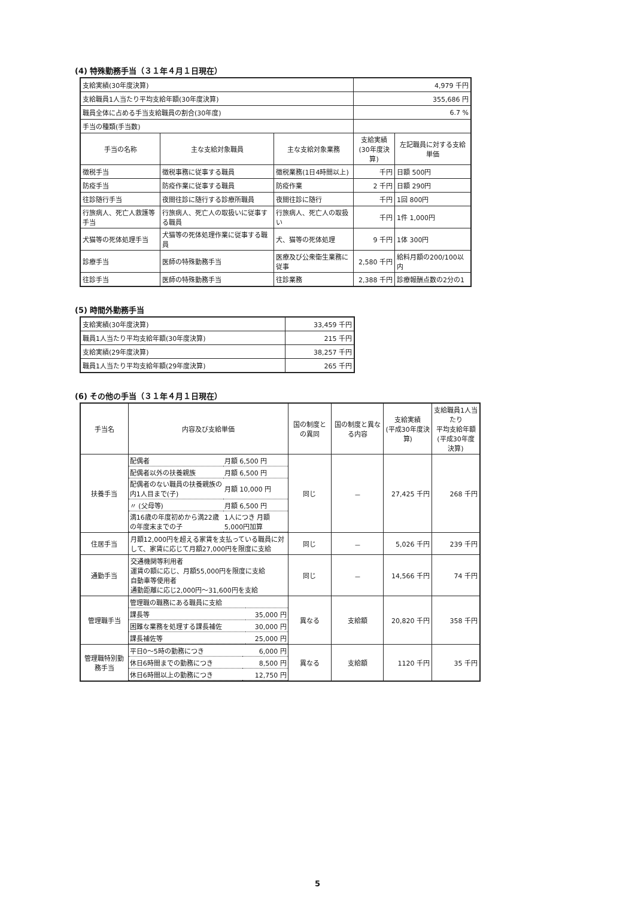(4) 特殊勤務手当（３１年４月１日現在）
| 支給実績(30年度決算) | | | 4,979 千円 | |
| 支給職員1人当たり平均支給年額(30年度決算) | | | 355,686 円 | |
| 職員全体に占める手当支給職員の割合(30年度) | | | 6.7 % | |
| 手当の種類(手当数) | | | | |
| 手当の名称 | 主な支給対象職員 | 主な支給対象業務 | 支給実績 (30年度決算) | 左記職員に対する支給単価 |
| 徴税手当 | 徴税事務に従事する職員 | 徴税業務(1日4時間以上) | 千円 | 日額 500円 |
| 防疫手当 | 防疫作業に従事する職員 | 防疫作業 | 2 千円 | 日額 290円 |
| 往診随行手当 | 夜間往診に随行する診療所職員 | 夜間往診に随行 | 千円 | 1回 800円 |
| 行旅病人、死亡人救護等手当 | 行旅病人、死亡人の取扱いに従事する職員 | 行旅病人、死亡人の取扱い | 千円 | 1件 1,000円 |
| 犬猫等の死体処理手当 | 犬猫等の死体処理作業に従事する職員 | 犬、猫等の死体処理 | 9 千円 | 1体 300円 |
| 診療手当 | 医師の特殊勤務手当 | 医療及び公衆衛生業務に従事 | 2,580 千円 | 給料月額の200/100以内 |
| 往診手当 | 医師の特殊勤務手当 | 往診業務 | 2,388 千円 | 診療報酬点数の2分の1 |
(5) 時間外勤務手当
| 支給実績(30年度決算) | 33,459 千円 |
| 職員1人当たり平均支給年額(30年度決算) | 215 千円 |
| 支給実績(29年度決算) | 38,257 千円 |
| 職員1人当たり平均支給年額(29年度決算) | 265 千円 |
(6) その他の手当（３１年４月１日現在）
| 手当名 | 内容及び支給単価 | 国の制度との異同 | 国の制度と異なる内容 | 支給実績 (平成30年度決算) | 支給職員1人当たり 平均支給年額 (平成30年度決算) |
| --- | --- | --- | --- | --- | --- |
| 扶養手当 | / 配偶者 / 月額 6,500 円 / / 配偶者以外の扶養親族 / 月額 6,500 円 / / 配偶者のない職員の扶養親族の内1人目まで(子) / 月額 10,000 円 / / 〃 (父母等) / 月額 6,500 円 / / 満16歳の年度初めから満22歳の年度末までの子 / 1人につき 月額 5,000円加算 / | 同じ | － | 27,425 千円 | 268 千円 |
| 住居手当 | 月額12,000円を超える家賃を支払っている職員に対して、家賃に応じて月額27,000円を限度に支給 | 同じ | － | 5,026 千円 | 239 千円 |
| 通勤手当 | 交通機関等利用者 運賃の額に応じ、月額55,000円を限度に支給 自動車等使用者 通勤距離に応じ2,000円～31,600円を支給 | 同じ | － | 14,566 千円 | 74 千円 |
| 管理職手当 | / 管理職の職務にある職員に支給 / / / 課長等 / 35,000 円 / / 困難な業務を処理する課長補佐 / 30,000 円 / / 課長補佐等 / 25,000 円 / | 異なる | 支給額 | 20,820 千円 | 358 千円 |
| 管理職特別勤務手当 | / 平日0～5時の勤務につき / 6,000 円 / / 休日6時間までの勤務につき / 8,500 円 / / 休日6時間以上の勤務につき / 12,750 円 / | 異なる | 支給額 | 1120 千円 | 35 千円 |
5